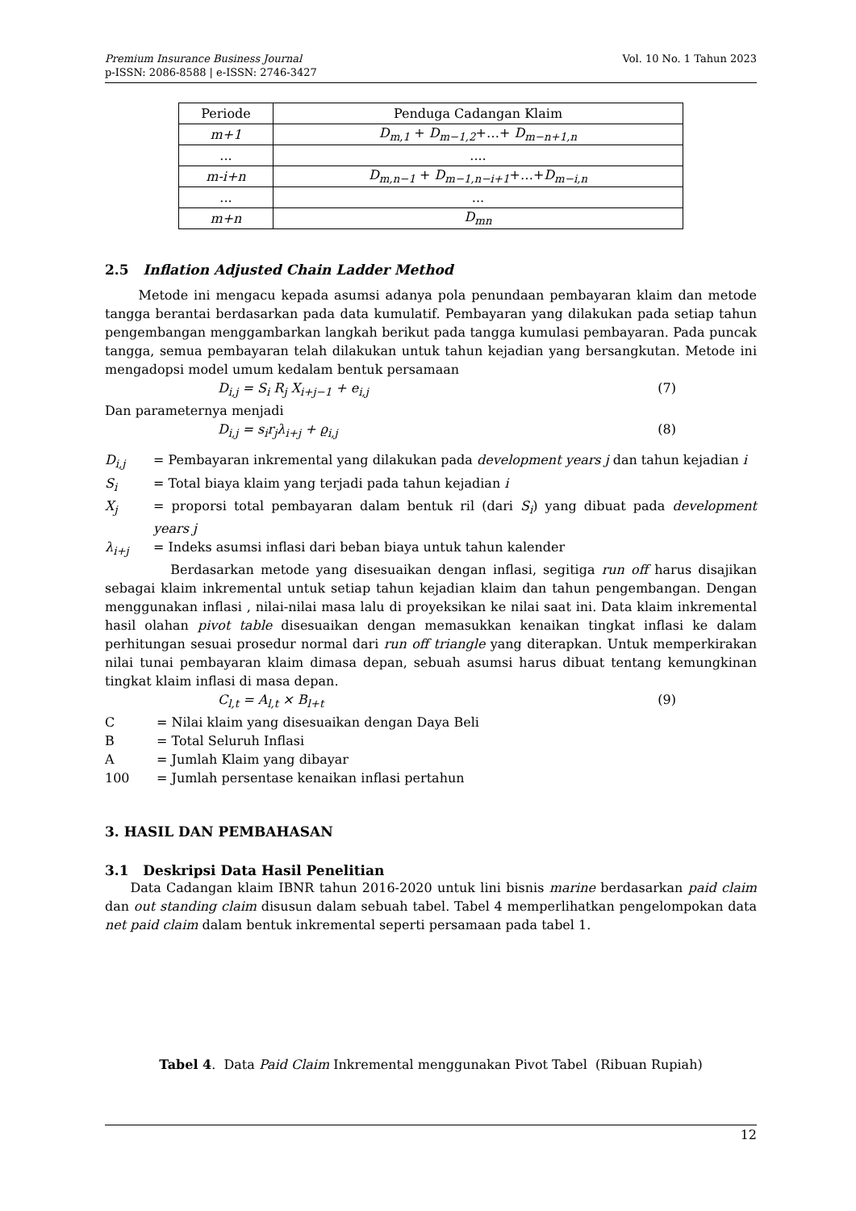Premium Insurance Business Journal
p-ISSN: 2086-8588 | e-ISSN: 2746-3427
Vol. 10 No. 1 Tahun 2023
| Periode | Penduga Cadangan Klaim |
| m+1 | D<sub>m,1</sub> + D<sub>m−1,2</sub> +…+ D<sub>m−n+1,n</sub> |
| ... | .... |
| m-i+n | D<sub>m,n−1</sub> + D<sub>m−1,n−i+1</sub> +…+ D<sub>m−i,n</sub> |
| ... | ... |
| m+n | D<sub>mn</sub> |
2.5 Inflation Adjusted Chain Ladder Method
Metode ini mengacu kepada asumsi adanya pola penundaan pembayaran klaim dan metode tangga berantai berdasarkan pada data kumulatif. Pembayaran yang dilakukan pada setiap tahun pengembangan menggambarkan langkah berikut pada tangga kumulasi pembayaran. Pada puncak tangga, semua pembayaran telah dilakukan untuk tahun kejadian yang bersangkutan. Metode ini mengadopsi model umum kedalam bentuk persamaan
D<sub>i,j</sub> = S<sub>i</sub> R<sub>j</sub> X<sub>i+j−1</sub> + e<sub>i,j</sub> (7)
Dan parameternya menjadi
D<sub>i,j</sub> = s<sub>i</sub>r<sub>j</sub>λ<sub>i+j</sub> + ϱ<sub>i,j</sub> (8)
D<sub>i,j</sub>
= Pembayaran inkremental yang dilakukan pada development years j dan tahun kejadian i
S<sub>i</sub>
= Total biaya klaim yang terjadi pada tahun kejadian i
X<sub>j</sub>
= proporsi total pembayaran dalam bentuk ril (dari S<sub>i</sub>) yang dibuat pada development years j
λ<sub>i+j</sub>
= Indeks asumsi inflasi dari beban biaya untuk tahun kalender
Berdasarkan metode yang disesuaikan dengan inflasi, segitiga run off harus disajikan sebagai klaim inkremental untuk setiap tahun kejadian klaim dan tahun pengembangan. Dengan menggunakan inflasi , nilai-nilai masa lalu di proyeksikan ke nilai saat ini. Data klaim inkremental hasil olahan pivot table disesuaikan dengan memasukkan kenaikan tingkat inflasi ke dalam perhitungan sesuai prosedur normal dari run off triangle yang diterapkan. Untuk memperkirakan nilai tunai pembayaran klaim dimasa depan, sebuah asumsi harus dibuat tentang kemungkinan tingkat klaim inflasi di masa depan.
C<sub>l,t</sub> = A<sub>l,t</sub> × B<sub>l+t</sub> (9)
C = Nilai klaim yang disesuaikan dengan Daya Beli
B = Total Seluruh Inflasi
A = Jumlah Klaim yang dibayar
100 = Jumlah persentase kenaikan inflasi pertahun
3. HASIL DAN PEMBAHASAN
3.1 Deskripsi Data Hasil Penelitian
Data Cadangan klaim IBNR tahun 2016-2020 untuk lini bisnis marine berdasarkan paid claim dan out standing claim disusun dalam sebuah tabel. Tabel 4 memperlihatkan pengelompokan data net paid claim dalam bentuk inkremental seperti persamaan pada tabel 1.
Tabel 4. Data Paid Claim Inkremental menggunakan Pivot Tabel (Ribuan Rupiah)
12